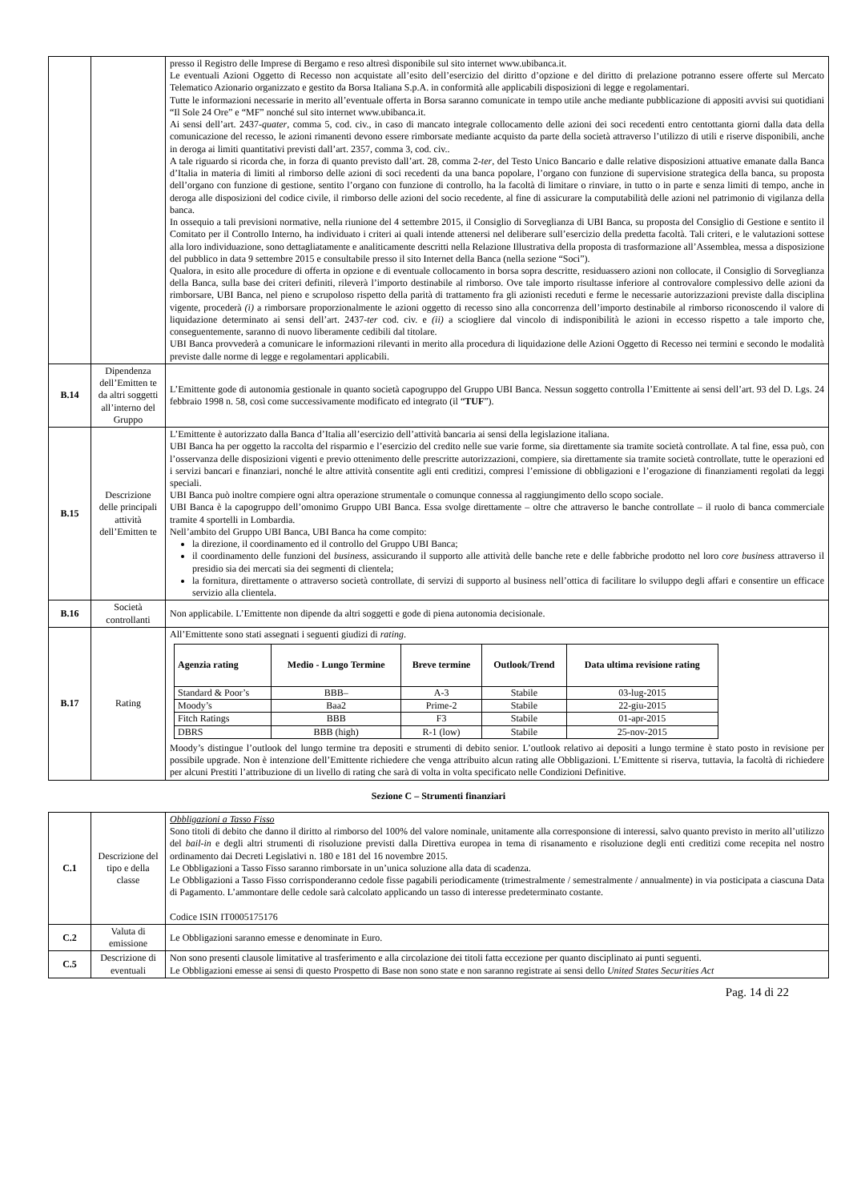| | | presso il Registro delle Imprese di Bergamo e reso altresì disponibile sul sito internet www.ubibanca.it. Le eventuali Azioni Oggetto di Recesso non acquistate all’esito dell’esercizio del diritto d’opzione e del diritto di prelazione potranno essere offerte sul Mercato Telematico Azionario organizzato e gestito da Borsa Italiana S.p.A. in conformità alle applicabili disposizioni di legge e regolamentari. Tutte le informazioni necessarie in merito all’eventuale offerta in Borsa saranno comunicate in tempo utile anche mediante pubblicazione di appositi avvisi sui quotidiani “Il Sole 24 Ore” e “MF” nonché sul sito internet www.ubibanca.it. Ai sensi dell’art. 2437- quater , comma 5, cod. civ., in caso di mancato integrale collocamento delle azioni dei soci recedenti entro centottanta giorni dalla data della comunicazione del recesso, le azioni rimanenti devono essere rimborsate mediante acquisto da parte della società attraverso l’utilizzo di utili e riserve disponibili, anche in deroga ai limiti quantitativi previsti dall’art. 2357, comma 3, cod. civ.. A tale riguardo si ricorda che, in forza di quanto previsto dall’art. 28, comma 2- ter , del Testo Unico Bancario e dalle relative disposizioni attuative emanate dalla Banca d’Italia in materia di limiti al rimborso delle azioni di soci recedenti da una banca popolare, l’organo con funzione di supervisione strategica della banca, su proposta dell’organo con funzione di gestione, sentito l’organo con funzione di controllo, ha la facoltà di limitare o rinviare, in tutto o in parte e senza limiti di tempo, anche in deroga alle disposizioni del codice civile, il rimborso delle azioni del socio recedente, al fine di assicurare la computabilità delle azioni nel patrimonio di vigilanza della banca. In ossequio a tali previsioni normative, nella riunione del 4 settembre 2015, il Consiglio di Sorveglianza di UBI Banca, su proposta del Consiglio di Gestione e sentito il Comitato per il Controllo Interno, ha individuato i criteri ai quali intende attenersi nel deliberare sull’esercizio della predetta facoltà. Tali criteri, e le valutazioni sottese alla loro individuazione, sono dettagliatamente e analiticamente descritti nella Relazione Illustrativa della proposta di trasformazione all’Assemblea, messa a disposizione del pubblico in data 9 settembre 2015 e consultabile presso il sito Internet della Banca (nella sezione “Soci”). Qualora, in esito alle procedure di offerta in opzione e di eventuale collocamento in borsa sopra descritte, residuassero azioni non collocate, il Consiglio di Sorveglianza della Banca, sulla base dei criteri definiti, rileverà l’importo destinabile al rimborso. Ove tale importo risultasse inferiore al controvalore complessivo delle azioni da rimborsare, UBI Banca, nel pieno e scrupoloso rispetto della parità di trattamento fra gli azionisti receduti e ferme le necessarie autorizzazioni previste dalla disciplina vigente, procederà (i) a rimborsare proporzionalmente le azioni oggetto di recesso sino alla concorrenza dell’importo destinabile al rimborso riconoscendo il valore di liquidazione determinato ai sensi dell’art. 2437- ter cod. civ. e (ii) a sciogliere dal vincolo di indisponibilità le azioni in eccesso rispetto a tale importo che, conseguentemente, saranno di nuovo liberamente cedibili dal titolare. UBI Banca provvederà a comunicare le informazioni rilevanti in merito alla procedura di liquidazione delle Azioni Oggetto di Recesso nei termini e secondo le modalità previste dalle norme di legge e regolamentari applicabili. |
| B.14 | Dipendenza dell’Emitten te da altri soggetti all’interno del Gruppo | L’Emittente gode di autonomia gestionale in quanto società capogruppo del Gruppo UBI Banca. Nessun soggetto controlla l’Emittente ai sensi dell’art. 93 del D. Lgs. 24 febbraio 1998 n. 58, così come successivamente modificato ed integrato (il “ TUF ”). |
| B.15 | Descrizione delle principali attività dell’Emitten te | L’Emittente è autorizzato dalla Banca d’Italia all’esercizio dell’attività bancaria ai sensi della legislazione italiana. UBI Banca ha per oggetto la raccolta del risparmio e l’esercizio del credito nelle sue varie forme, sia direttamente sia tramite società controllate. A tal fine, essa può, con l’osservanza delle disposizioni vigenti e previo ottenimento delle prescritte autorizzazioni, compiere, sia direttamente sia tramite società controllate, tutte le operazioni ed i servizi bancari e finanziari, nonché le altre attività consentite agli enti creditizi, compresi l’emissione di obbligazioni e l’erogazione di finanziamenti regolati da leggi speciali. UBI Banca può inoltre compiere ogni altra operazione strumentale o comunque connessa al raggiungimento dello scopo sociale. UBI Banca è la capogruppo dell’omonimo Gruppo UBI Banca. Essa svolge direttamente – oltre che attraverso le banche controllate – il ruolo di banca commerciale tramite 4 sportelli in Lombardia. Nell’ambito del Gruppo UBI Banca, UBI Banca ha come compito: la direzione, il coordinamento ed il controllo del Gruppo UBI Banca; il coordinamento delle funzioni del business , assicurando il supporto alle attività delle banche rete e delle fabbriche prodotto nel loro core business attraverso il presidio sia dei mercati sia dei segmenti di clientela; la fornitura, direttamente o attraverso società controllate, di servizi di supporto al business nell’ottica di facilitare lo sviluppo degli affari e consentire un efficace servizio alla clientela. |
| B.16 | Società controllanti | Non applicabile. L’Emittente non dipende da altri soggetti e gode di piena autonomia decisionale. |
| B.17 | Rating | All’Emittente sono stati assegnati i seguenti giudizi di rating . / Agenzia rating / Medio - Lungo Termine / Breve termine / Outlook/Trend / Data ultima revisione rating / / --- / --- / --- / --- / --- / / Standard & Poor’s / BBB– / A-3 / Stabile / 03-lug-2015 / / Moody’s / Baa2 / Prime-2 / Stabile / 22-giu-2015 / / Fitch Ratings / BBB / F3 / Stabile / 01-apr-2015 / / DBRS / BBB (high) / R-1 (low) / Stabile / 25-nov-2015 / Moody’s distingue l’outlook del lungo termine tra depositi e strumenti di debito senior. L’outlook relativo ai depositi a lungo termine è stato posto in revisione per possibile upgrade. Non è intenzione dell’Emittente richiedere che venga attribuito alcun rating alle Obbligazioni. L’Emittente si riserva, tuttavia, la facoltà di richiedere per alcuni Prestiti l’attribuzione di un livello di rating che sarà di volta in volta specificato nelle Condizioni Definitive. |
Sezione C – Strumenti finanziari
| C.1 | Descrizione del tipo e della classe | Obbligazioni a Tasso Fisso Sono titoli di debito che danno il diritto al rimborso del 100% del valore nominale, unitamente alla corresponsione di interessi, salvo quanto previsto in merito all’utilizzo del bail-in e degli altri strumenti di risoluzione previsti dalla Direttiva europea in tema di risanamento e risoluzione degli enti creditizi come recepita nel nostro ordinamento dai Decreti Legislativi n. 180 e 181 del 16 novembre 2015. Le Obbligazioni a Tasso Fisso saranno rimborsate in un’unica soluzione alla data di scadenza. Le Obbligazioni a Tasso Fisso corrisponderanno cedole fisse pagabili periodicamente (trimestralmente / semestralmente / annualmente) in via posticipata a ciascuna Data di Pagamento. L’ammontare delle cedole sarà calcolato applicando un tasso di interesse predeterminato costante. Codice ISIN IT0005175176 |
| C.2 | Valuta di emissione | Le Obbligazioni saranno emesse e denominate in Euro. |
| C.5 | Descrizione di eventuali | Non sono presenti clausole limitative al trasferimento e alla circolazione dei titoli fatta eccezione per quanto disciplinato ai punti seguenti. Le Obbligazioni emesse ai sensi di questo Prospetto di Base non sono state e non saranno registrate ai sensi dello United States Securities Act |
Pag. 14 di 22